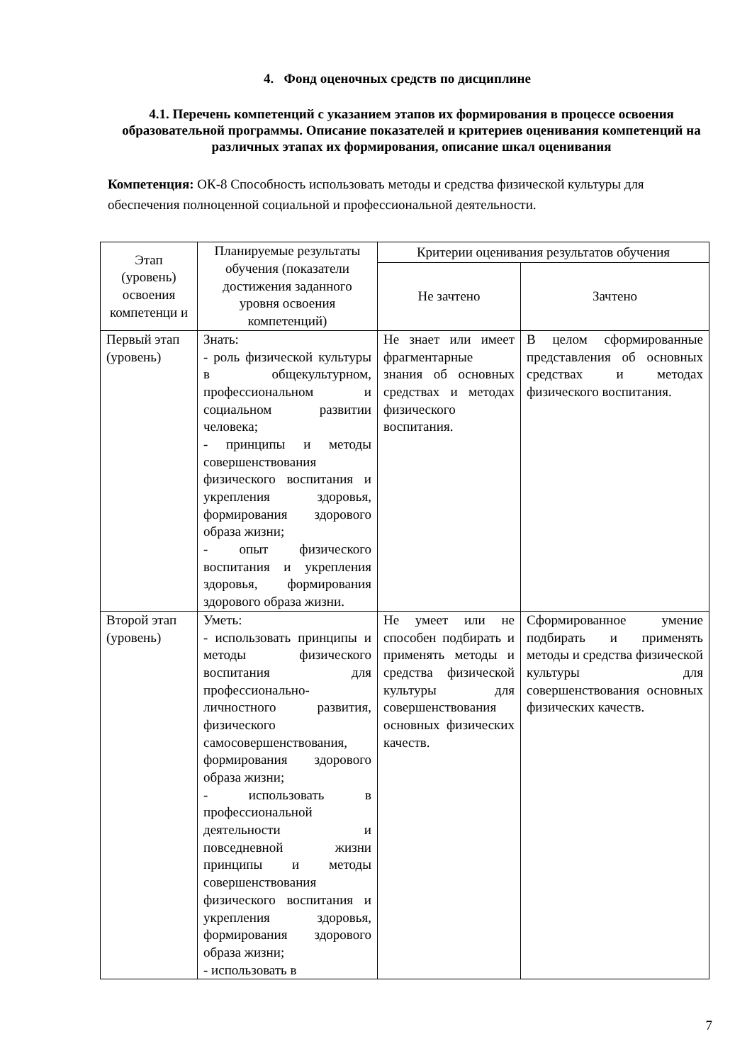4. Фонд оценочных средств по дисциплине
4.1. Перечень компетенций с указанием этапов их формирования в процессе освоения образовательной программы. Описание показателей и критериев оценивания компетенций на различных этапах их формирования, описание шкал оценивания
Компетенция: ОК-8 Способность использовать методы и средства физической культуры для обеспечения полноценной социальной и профессиональной деятельности.
| Этап (уровень) освоения компетенци и | Планируемые результаты обучения (показатели достижения заданного уровня освоения компетенций) | Критерии оценивания результатов обучения | |
| | | Не зачтено | Зачтено |
| Первый этап (уровень) | Знать: - роль физической культуры в общекультурном, профессиональном и социальном развитии человека; - принципы и методы совершенствования физического воспитания и укрепления здоровья, формирования здорового образа жизни; - опыт физического воспитания и укрепления здоровья, формирования здорового образа жизни. | Не знает или имеет фрагментарные знания об основных средствах и методах физического воспитания. | В целом сформированные представления об основных средствах и методах физического воспитания. |
| Второй этап (уровень) | Уметь: - использовать принципы и методы физического воспитания для профессионально-личностного развития, физического самосовершенствования, формирования здорового образа жизни; - использовать в профессиональной деятельности и повседневной жизни принципы и методы совершенствования физического воспитания и укрепления здоровья, формирования здорового образа жизни; - использовать в | Не умеет или не способен подбирать и применять методы и средства физической культуры для совершенствования основных физических качеств. | Сформированное умение подбирать и применять методы и средства физической культуры для совершенствования основных физических качеств. |
7